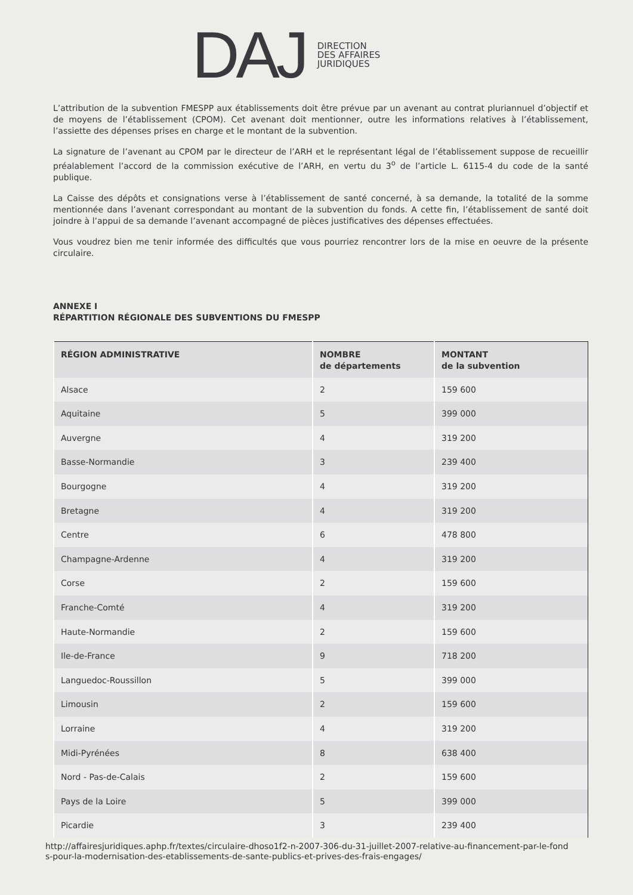DAJ
DIRECTION
DES AFFAIRES
JURIDIQUES
L’attribution de la subvention FMESPP aux établissements doit être prévue par un avenant au contrat pluriannuel d’objectif et de moyens de l’établissement (CPOM). Cet avenant doit mentionner, outre les informations relatives à l’établissement, l’assiette des dépenses prises en charge et le montant de la subvention.
La signature de l’avenant au CPOM par le directeur de l’ARH et le représentant légal de l’établissement suppose de recueillir préalablement l’accord de la commission exécutive de l’ARH, en vertu du 3<sup>o</sup> de l’article L. 6115-4 du code de la santé publique.
La Caisse des dépôts et consignations verse à l’établissement de santé concerné, à sa demande, la totalité de la somme mentionnée dans l’avenant correspondant au montant de la subvention du fonds. A cette fin, l’établissement de santé doit joindre à l’appui de sa demande l’avenant accompagné de pièces justificatives des dépenses effectuées.
Vous voudrez bien me tenir informée des difficultés que vous pourriez rencontrer lors de la mise en oeuvre de la présente circulaire.
ANNEXE I
RÉPARTITION RÉGIONALE DES SUBVENTIONS DU FMESPP
| RÉGION ADMINISTRATIVE | NOMBRE de départements | MONTANT de la subvention |
| --- | --- | --- |
| Alsace | 2 | 159 600 |
| Aquitaine | 5 | 399 000 |
| Auvergne | 4 | 319 200 |
| Basse-Normandie | 3 | 239 400 |
| Bourgogne | 4 | 319 200 |
| Bretagne | 4 | 319 200 |
| Centre | 6 | 478 800 |
| Champagne-Ardenne | 4 | 319 200 |
| Corse | 2 | 159 600 |
| Franche-Comté | 4 | 319 200 |
| Haute-Normandie | 2 | 159 600 |
| Ile-de-France | 9 | 718 200 |
| Languedoc-Roussillon | 5 | 399 000 |
| Limousin | 2 | 159 600 |
| Lorraine | 4 | 319 200 |
| Midi-Pyrénées | 8 | 638 400 |
| Nord - Pas-de-Calais | 2 | 159 600 |
| Pays de la Loire | 5 | 399 000 |
| Picardie | 3 | 239 400 |
http://affairesjuridiques.aphp.fr/textes/circulaire-dhoso1f2-n-2007-306-du-31-juillet-2007-relative-au-financement-par-le-fond
s-pour-la-modernisation-des-etablissements-de-sante-publics-et-prives-des-frais-engages/